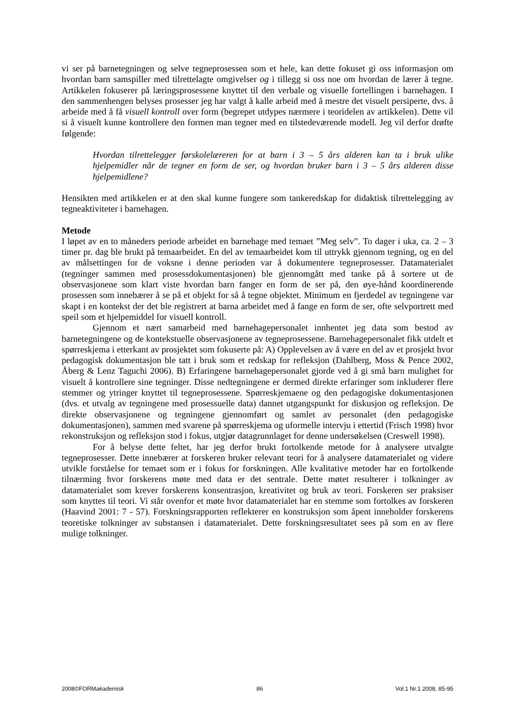vi ser på barnetegningen og selve tegneprosessen som et hele, kan dette fokuset gi oss informasjon om hvordan barn samspiller med tilrettelagte omgivelser og i tillegg si oss noe om hvordan de lærer å tegne. Artikkelen fokuserer på læringsprosessene knyttet til den verbale og visuelle fortellingen i barnehagen. I den sammenhengen belyses prosesser jeg har valgt å kalle arbeid med å mestre det visuelt persiperte, dvs. å arbeide med å få visuell kontroll over form (begrepet utdypes nærmere i teoridelen av artikkelen). Dette vil si å visuelt kunne kontrollere den formen man tegner med en tilstedeværende modell. Jeg vil derfor drøfte følgende:
Hvordan tilrettelegger førskolelæreren for at barn i 3 – 5 års alderen kan ta i bruk ulike hjelpemidler når de tegner en form de ser, og hvordan bruker barn i 3 – 5 års alderen disse hjelpemidlene?
Hensikten med artikkelen er at den skal kunne fungere som tankeredskap for didaktisk tilrettelegging av tegneaktiviteter i barnehagen.
Metode
I løpet av en to måneders periode arbeidet en barnehage med temaet ”Meg selv”. To dager i uka, ca. 2 – 3 timer pr. dag ble brukt på temaarbeidet. En del av temaarbeidet kom til uttrykk gjennom tegning, og en del av målsettingen for de voksne i denne perioden var å dokumentere tegneprosesser. Datamaterialet (tegninger sammen med prosessdokumentasjonen) ble gjennomgått med tanke på å sortere ut de observasjonene som klart viste hvordan barn fanger en form de ser på, den øye-hånd koordinerende prosessen som innebærer å se på et objekt for så å tegne objektet. Minimum en fjerdedel av tegningene var skapt i en kontekst der det ble registrert at barna arbeidet med å fange en form de ser, ofte selvportrett med speil som et hjelpemiddel for visuell kontroll.
Gjennom et nært samarbeid med barnehagepersonalet innhentet jeg data som bestod av barnetegningene og de kontekstuelle observasjonene av tegneprosessene. Barnehagepersonalet fikk utdelt et spørreskjema i etterkant av prosjektet som fokuserte på: A) Opplevelsen av å være en del av et prosjekt hvor pedagogisk dokumentasjon ble tatt i bruk som et redskap for refleksjon (Dahlberg, Moss & Pence 2002, Åberg & Lenz Taguchi 2006). B) Erfaringene barnehagepersonalet gjorde ved å gi små barn mulighet for visuelt å kontrollere sine tegninger. Disse nedtegningene er dermed direkte erfaringer som inkluderer flere stemmer og ytringer knyttet til tegneprosessene. Spørreskjemaene og den pedagogiske dokumentasjonen (dvs. et utvalg av tegningene med prosessuelle data) dannet utgangspunkt for diskusjon og refleksjon. De direkte observasjonene og tegningene gjennomført og samlet av personalet (den pedagogiske dokumentasjonen), sammen med svarene på spørreskjema og uformelle intervju i ettertid (Frisch 1998) hvor rekonstruksjon og refleksjon stod i fokus, utgjør datagrunnlaget for denne undersøkelsen (Creswell 1998).
For å belyse dette feltet, har jeg derfor brukt fortolkende metode for å analysere utvalgte tegneprosesser. Dette innebærer at forskeren bruker relevant teori for å analysere datamaterialet og videre utvikle forståelse for temaet som er i fokus for forskningen. Alle kvalitative metoder har en fortolkende tilnærming hvor forskerens møte med data er det sentrale. Dette møtet resulterer i tolkninger av datamaterialet som krever forskerens konsentrasjon, kreativitet og bruk av teori. Forskeren ser praksiser som knyttes til teori. Vi står ovenfor et møte hvor datamaterialet har en stemme som fortolkes av forskeren (Haavind 2001: 7 - 57). Forskningsrapporten reflekterer en konstruksjon som åpent inneholder forskerens teoretiske tolkninger av substansen i datamaterialet. Dette forskningsresultatet sees på som en av flere mulige tolkninger.
2008©FORMakademisk 86 Vol.1 Nr.1 2008, 85-95